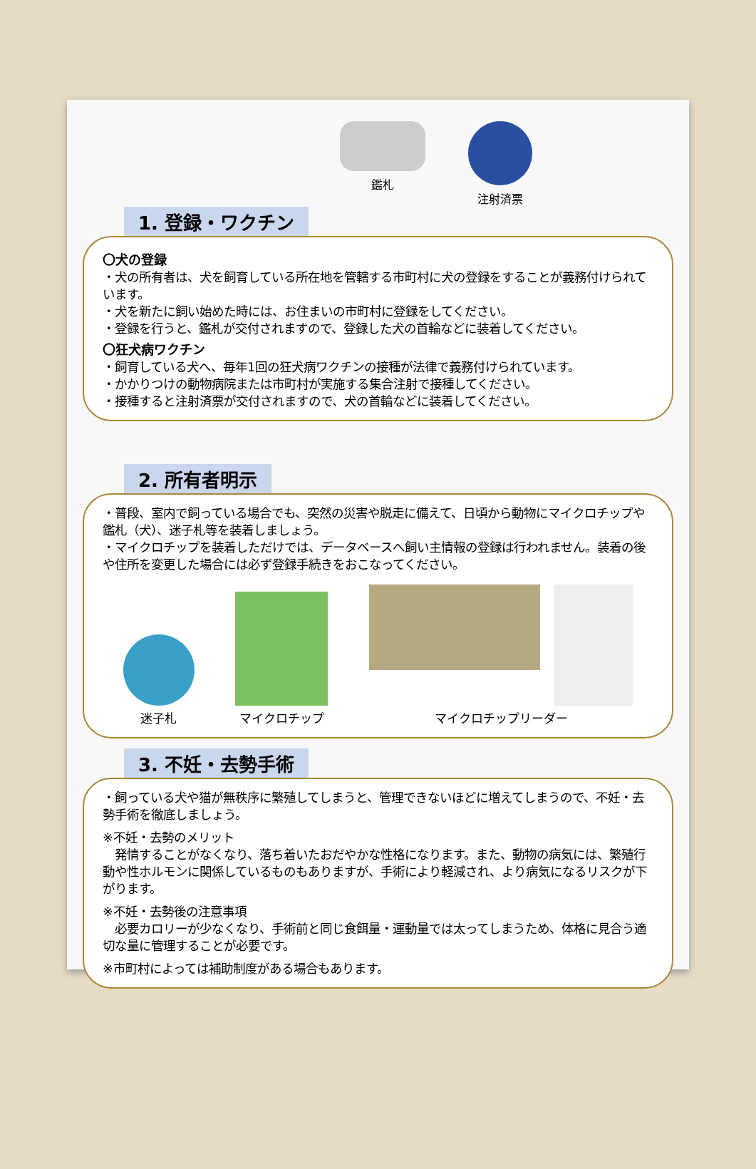鑑札 注射済票
1. 登録・ワクチン
〇犬の登録
・犬の所有者は、犬を飼育している所在地を管轄する市町村に犬の登録をすることが義務付けられています。
・犬を新たに飼い始めた時には、お住まいの市町村に登録をしてください。
・登録を行うと、鑑札が交付されますので、登録した犬の首輪などに装着してください。
〇狂犬病ワクチン
・飼育している犬へ、毎年1回の狂犬病ワクチンの接種が法律で義務付けられています。
・かかりつけの動物病院または市町村が実施する集合注射で接種してください。
・接種すると注射済票が交付されますので、犬の首輪などに装着してください。
2. 所有者明示
・普段、室内で飼っている場合でも、突然の災害や脱走に備えて、日頃から動物にマイクロチップや鑑札（犬）、迷子札等を装着しましょう。
・マイクロチップを装着しただけでは、データベースへ飼い主情報の登録は行われません。装着の後や住所を変更した場合には必ず登録手続きをおこなってください。
迷子札
マイクロチップ
マイクロチップリーダー
3. 不妊・去勢手術
・飼っている犬や猫が無秩序に繁殖してしまうと、管理できないほどに増えてしまうので、不妊・去勢手術を徹底しましょう。
※不妊・去勢のメリット
　発情することがなくなり、落ち着いたおだやかな性格になります。また、動物の病気には、繁殖行動や性ホルモンに関係しているものもありますが、手術により軽減され、より病気になるリスクが下がります。
※不妊・去勢後の注意事項
　必要カロリーが少なくなり、手術前と同じ食餌量・運動量では太ってしまうため、体格に見合う適切な量に管理することが必要です。
※市町村によっては補助制度がある場合もあります。